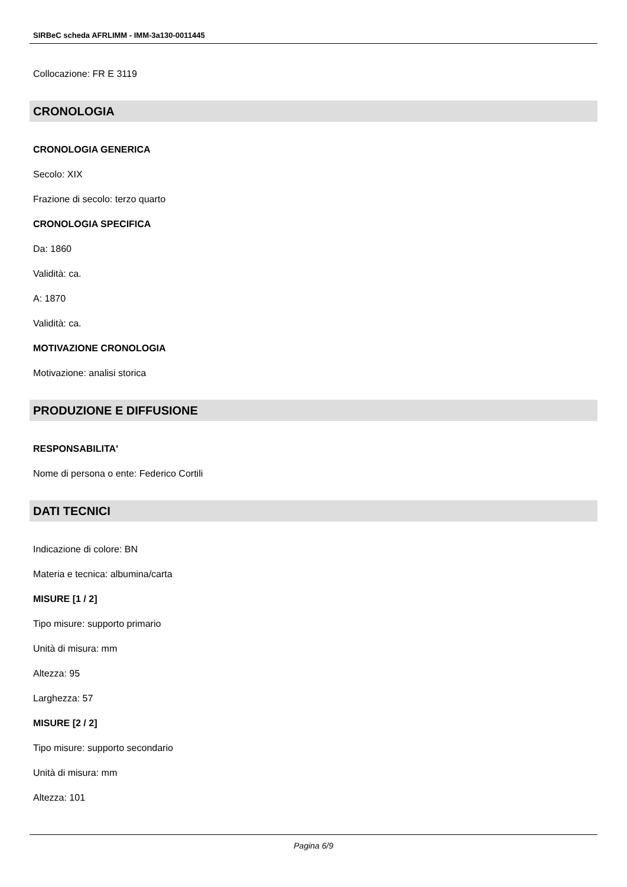SIRBeC scheda AFRLIMM - IMM-3a130-0011445
Collocazione: FR E 3119
CRONOLOGIA
CRONOLOGIA GENERICA
Secolo: XIX
Frazione di secolo: terzo quarto
CRONOLOGIA SPECIFICA
Da: 1860
Validità: ca.
A: 1870
Validità: ca.
MOTIVAZIONE CRONOLOGIA
Motivazione: analisi storica
PRODUZIONE E DIFFUSIONE
RESPONSABILITA'
Nome di persona o ente: Federico Cortili
DATI TECNICI
Indicazione di colore: BN
Materia e tecnica: albumina/carta
MISURE [1 / 2]
Tipo misure: supporto primario
Unità di misura: mm
Altezza: 95
Larghezza: 57
MISURE [2 / 2]
Tipo misure: supporto secondario
Unità di misura: mm
Altezza: 101
Pagina 6/9